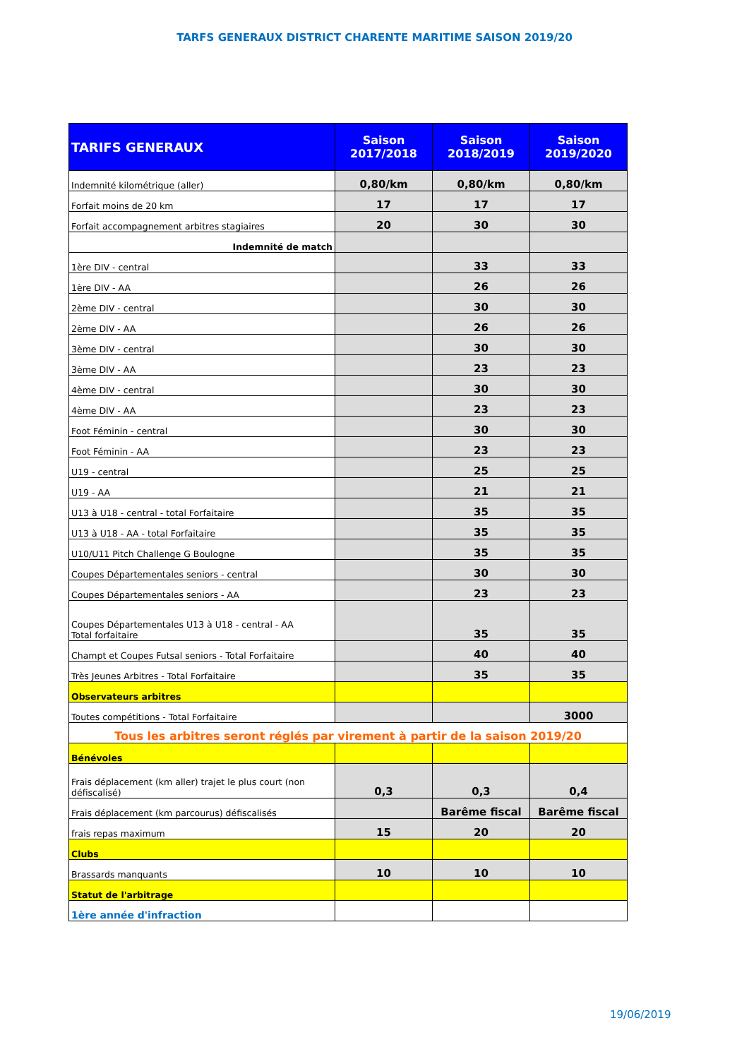TARFS GENERAUX DISTRICT CHARENTE MARITIME SAISON 2019/20
| TARIFS GENERAUX | Saison 2017/2018 | Saison 2018/2019 | Saison 2019/2020 |
| --- | --- | --- | --- |
| Indemnité kilométrique (aller) | 0,80/km | 0,80/km | 0,80/km |
| Forfait moins de 20 km | 17 | 17 | 17 |
| Forfait accompagnement arbitres stagiaires | 20 | 30 | 30 |
| Indemnité de match | | | |
| 1ère DIV - central | | 33 | 33 |
| 1ère DIV - AA | | 26 | 26 |
| 2ème DIV - central | | 30 | 30 |
| 2ème DIV - AA | | 26 | 26 |
| 3ème DIV - central | | 30 | 30 |
| 3ème DIV - AA | | 23 | 23 |
| 4ème DIV - central | | 30 | 30 |
| 4ème DIV - AA | | 23 | 23 |
| Foot Féminin - central | | 30 | 30 |
| Foot Féminin - AA | | 23 | 23 |
| U19 - central | | 25 | 25 |
| U19 - AA | | 21 | 21 |
| U13 à U18 - central - total Forfaitaire | | 35 | 35 |
| U13 à U18 - AA - total Forfaitaire | | 35 | 35 |
| U10/U11 Pitch Challenge G Boulogne | | 35 | 35 |
| Coupes Départementales seniors - central | | 30 | 30 |
| Coupes Départementales seniors - AA | | 23 | 23 |
| Coupes Départementales U13 à U18 - central - AA Total forfaitaire | | 35 | 35 |
| Champt et Coupes Futsal seniors - Total Forfaitaire | | 40 | 40 |
| Très Jeunes Arbitres - Total Forfaitaire | | 35 | 35 |
| Observateurs arbitres | | | |
| Toutes compétitions - Total Forfaitaire | | | 3000 |
| Tous les arbitres seront réglés par virement à partir de la saison 2019/20 | | | |
| Bénévoles | | | |
| Frais déplacement (km aller) trajet le plus court (non défiscalisé) | 0,3 | 0,3 | 0,4 |
| Frais déplacement (km parcourus) défiscalisés | | Barême fiscal | Barême fiscal |
| frais repas maximum | 15 | 20 | 20 |
| Clubs | | | |
| Brassards manquants | 10 | 10 | 10 |
| Statut de l'arbitrage | | | |
| 1ère année d'infraction | | | |
19/06/2019